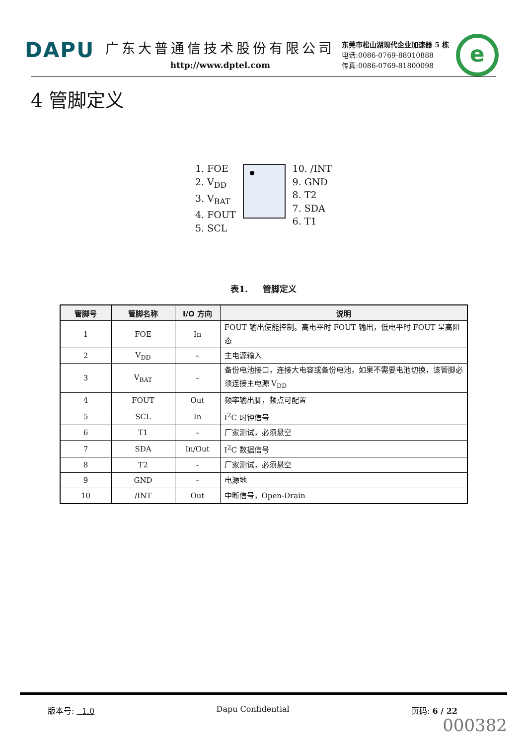DAPU
广东大普通信技术股份有限公司
http://www.dptel.com
东莞市松山湖现代企业加速器 5 栋
电话:0086-0769-88010888
传真:0086-0769-81800098
e
4 管脚定义
1. FOE
2. V<sub>DD</sub>
3. V<sub>BAT</sub>
4. FOUT
5. SCL
10. /INT
9. GND
8. T2
7. SDA
6. T1
表1. 管脚定义
| 管脚号 | 管脚名称 | I/O 方向 | 说明 |
| --- | --- | --- | --- |
| 1 | FOE | In | FOUT 输出使能控制。高电平时 FOUT 输出，低电平时 FOUT 呈高阻态 |
| 2 | V<sub>DD</sub> | – | 主电源输入 |
| 3 | V<sub>BAT</sub> | – | 备份电池接口，连接大电容或备份电池，如果不需要电池切换，该管脚必须连接主电源 V<sub>DD</sub> |
| 4 | FOUT | Out | 频率输出脚，频点可配置 |
| 5 | SCL | In | I<sup>2</sup>C 时钟信号 |
| 6 | T1 | – | 厂家测试，必须悬空 |
| 7 | SDA | In/Out | I<sup>2</sup>C 数据信号 |
| 8 | T2 | – | 厂家测试，必须悬空 |
| 9 | GND | – | 电源地 |
| 10 | /INT | Out | 中断信号，Open-Drain |
版本号: 1.0 Dapu Confidential 页码: 6 / 22
000382